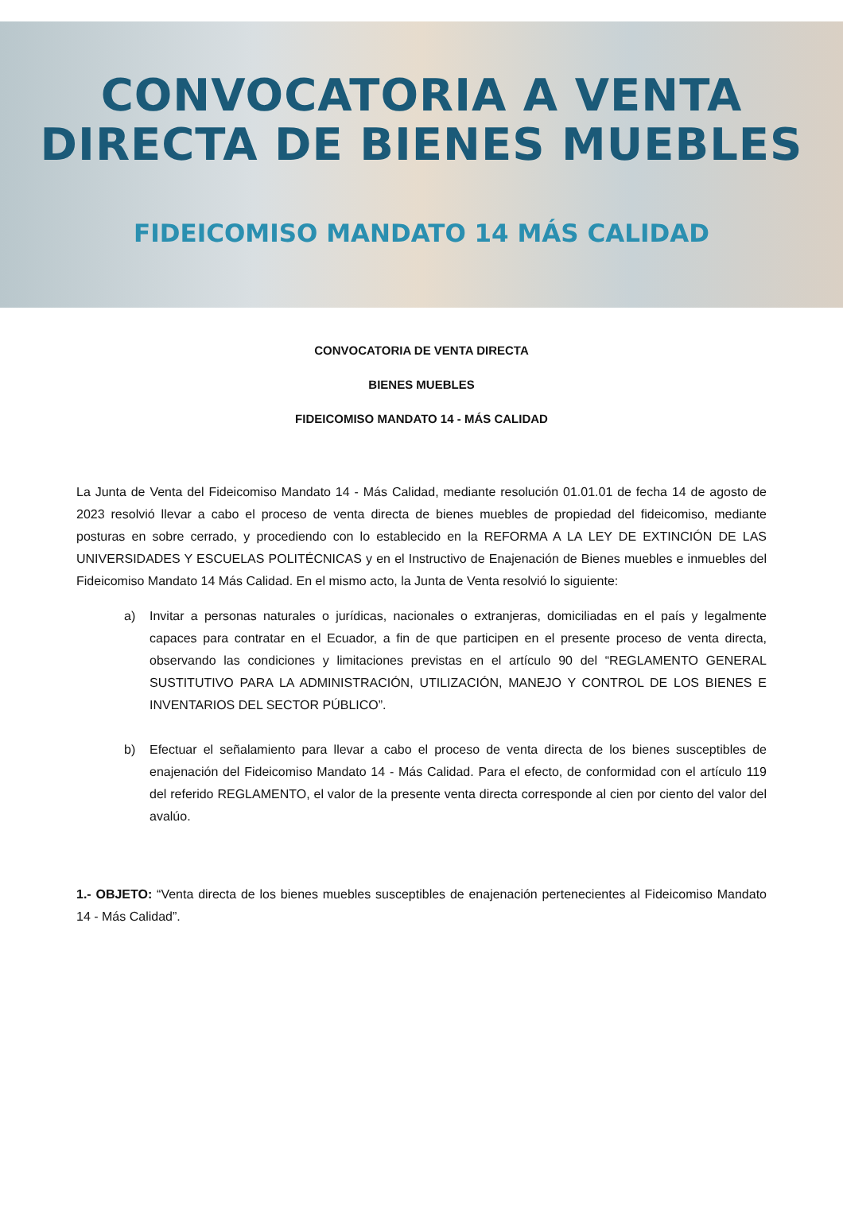CONVOCATORIA A VENTA
DIRECTA DE BIENES MUEBLES
FIDEICOMISO MANDATO 14 MÁS CALIDAD
CONVOCATORIA DE VENTA DIRECTA
BIENES MUEBLES
FIDEICOMISO MANDATO 14 - MÁS CALIDAD
La Junta de Venta del Fideicomiso Mandato 14 - Más Calidad, mediante resolución 01.01.01 de fecha 14 de agosto de 2023 resolvió llevar a cabo el proceso de venta directa de bienes muebles de propiedad del fideicomiso, mediante posturas en sobre cerrado, y procediendo con lo establecido en la REFORMA A LA LEY DE EXTINCIÓN DE LAS UNIVERSIDADES Y ESCUELAS POLITÉCNICAS y en el Instructivo de Enajenación de Bienes muebles e inmuebles del Fideicomiso Mandato 14 Más Calidad. En el mismo acto, la Junta de Venta resolvió lo siguiente:
a) Invitar a personas naturales o jurídicas, nacionales o extranjeras, domiciliadas en el país y legalmente capaces para contratar en el Ecuador, a fin de que participen en el presente proceso de venta directa, observando las condiciones y limitaciones previstas en el artículo 90 del “REGLAMENTO GENERAL SUSTITUTIVO PARA LA ADMINISTRACIÓN, UTILIZACIÓN, MANEJO Y CONTROL DE LOS BIENES E INVENTARIOS DEL SECTOR PÚBLICO”.
b) Efectuar el señalamiento para llevar a cabo el proceso de venta directa de los bienes susceptibles de enajenación del Fideicomiso Mandato 14 - Más Calidad. Para el efecto, de conformidad con el artículo 119 del referido REGLAMENTO, el valor de la presente venta directa corresponde al cien por ciento del valor del avalúo.
1.- OBJETO: “Venta directa de los bienes muebles susceptibles de enajenación pertenecientes al Fideicomiso Mandato 14 - Más Calidad”.